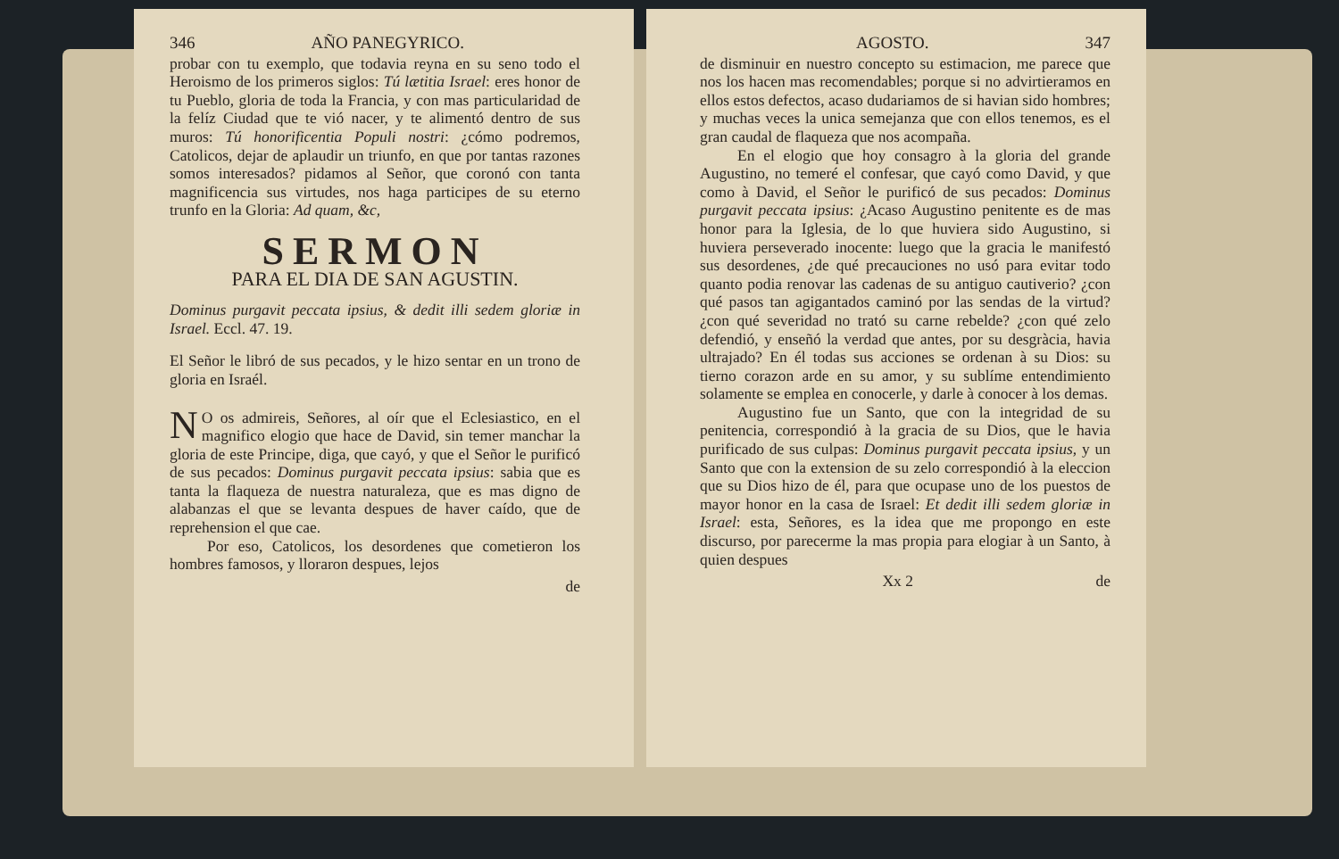346 AÑO PANEGYRICO.
probar con tu exemplo, que todavia reyna en su seno todo el Heroismo de los primeros siglos: Tú lætitia Israel: eres honor de tu Pueblo, gloria de toda la Francia, y con mas particularidad de la felíz Ciudad que te vió nacer, y te alimentó dentro de sus muros: Tú honorificentia Populi nostri: ¿cómo podremos, Catolicos, dejar de aplaudir un triunfo, en que por tantas razones somos interesados? pidamos al Señor, que coronó con tanta magnificencia sus virtudes, nos haga participes de su eterno trunfo en la Gloria: Ad quam, &c,
SERMON
PARA EL DIA DE SAN AGUSTIN.
Dominus purgavit peccata ipsius, & dedit illi sedem gloriæ in Israel. Eccl. 47. 19.
El Señor le libró de sus pecados, y le hizo sentar en un trono de gloria en Israél.
NO os admireis, Señores, al oír que el Eclesiastico, en el magnifico elogio que hace de David, sin temer manchar la gloria de este Principe, diga, que cayó, y que el Señor le purificó de sus pecados: Dominus purgavit peccata ipsius: sabia que es tanta la flaqueza de nuestra naturaleza, que es mas digno de alabanzas el que se levanta despues de haver caído, que de reprehension el que cae.
Por eso, Catolicos, los desordenes que cometieron los hombres famosos, y lloraron despues, lejos
de
AGOSTO. 347
de disminuir en nuestro concepto su estimacion, me parece que nos los hacen mas recomendables; porque si no advirtieramos en ellos estos defectos, acaso dudariamos de si havian sido hombres; y muchas veces la unica semejanza que con ellos tenemos, es el gran caudal de flaqueza que nos acompaña.
En el elogio que hoy consagro à la gloria del grande Augustino, no temeré el confesar, que cayó como David, y que como à David, el Señor le purificó de sus pecados: Dominus purgavit peccata ipsius: ¿Acaso Augustino penitente es de mas honor para la Iglesia, de lo que huviera sido Augustino, si huviera perseverado inocente: luego que la gracia le manifestó sus desordenes, ¿de qué precauciones no usó para evitar todo quanto podia renovar las cadenas de su antiguo cautiverio? ¿con qué pasos tan agigantados caminó por las sendas de la virtud? ¿con qué severidad no trató su carne rebelde? ¿con qué zelo defendió, y enseñó la verdad que antes, por su desgràcia, havia ultrajado? En él todas sus acciones se ordenan à su Dios: su tierno corazon arde en su amor, y su sublíme entendimiento solamente se emplea en conocerle, y darle à conocer à los demas.
Augustino fue un Santo, que con la integridad de su penitencia, correspondió à la gracia de su Dios, que le havia purificado de sus culpas: Dominus purgavit peccata ipsius, y un Santo que con la extension de su zelo correspondió à la eleccion que su Dios hizo de él, para que ocupase uno de los puestos de mayor honor en la casa de Israel: Et dedit illi sedem gloriæ in Israel: esta, Señores, es la idea que me propongo en este discurso, por parecerme la mas propia para elogiar à un Santo, à quien despues
Xx 2 de